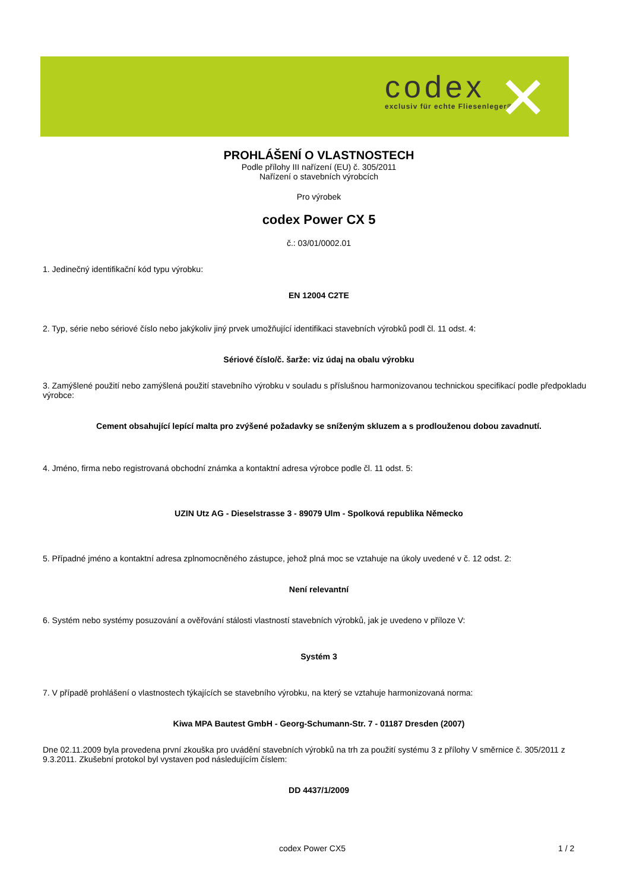codex
exclusiv für echte Fliesenleger®
✕
PROHLÁŠENÍ O VLASTNOSTECH
Podle přílohy III nařízení (EU) č. 305/2011
Nařízení o stavebních výrobcích
Pro výrobek
codex Power CX 5
č.: 03/01/0002.01
1. Jedinečný identifikační kód typu výrobku:
EN 12004 C2TE
2. Typ, série nebo sériové číslo nebo jakýkoliv jiný prvek umožňující identifikaci stavebních výrobků podl čl. 11 odst. 4:
Sériové číslo/č. šarže: viz údaj na obalu výrobku
3. Zamýšlené použití nebo zamýšlená použití stavebního výrobku v souladu s příslušnou harmonizovanou technickou specifikací podle předpokladu výrobce:
Cement obsahující lepící malta pro zvýšené požadavky se sníženým skluzem a s prodlouženou dobou zavadnutí.
4. Jméno, firma nebo registrovaná obchodní známka a kontaktní adresa výrobce podle čl. 11 odst. 5:
UZIN Utz AG - Dieselstrasse 3 - 89079 Ulm - Spolková republika Německo
5. Případné jméno a kontaktní adresa zplnomocněného zástupce, jehož plná moc se vztahuje na úkoly uvedené v č. 12 odst. 2:
Není relevantní
6. Systém nebo systémy posuzování a ověřování stálosti vlastností stavebních výrobků, jak je uvedeno v příloze V:
Systém 3
7. V případě prohlášení o vlastnostech týkajících se stavebního výrobku, na který se vztahuje harmonizovaná norma:
Kiwa MPA Bautest GmbH - Georg-Schumann-Str. 7 - 01187 Dresden (2007)
Dne 02.11.2009 byla provedena první zkouška pro uvádění stavebních výrobků na trh za použití systému 3 z přílohy V směrnice č. 305/2011 z 9.3.2011. Zkušební protokol byl vystaven pod následujícím číslem:
DD 4437/1/2009
codex Power CX5 1 / 2